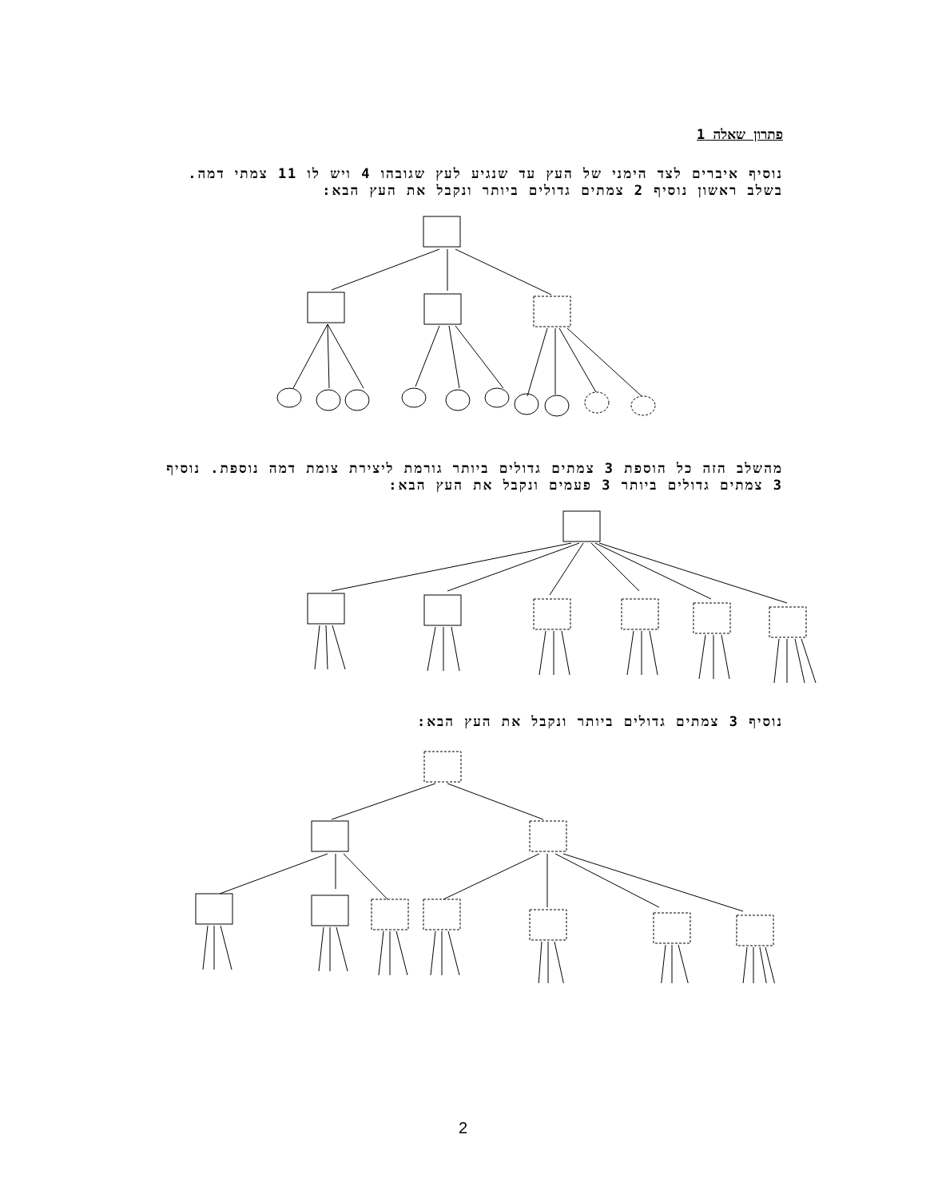פתרון שאלה 1
נוסיף איברים לצד הימני של העץ עד שנגיע לעץ שגובהו 4 ויש לו 11 צמתי דמה. בשלב ראשון נוסיף 2 צמתים גדולים ביותר ונקבל את העץ הבא:
מהשלב הזה כל הוספת 3 צמתים גדולים ביותר גורמת ליצירת צומת דמה נוספת. נוסיף 3 צמתים גדולים ביותר 3 פעמים ונקבל את העץ הבא:
נוסיף 3 צמתים גדולים ביותר ונקבל את העץ הבא:
2